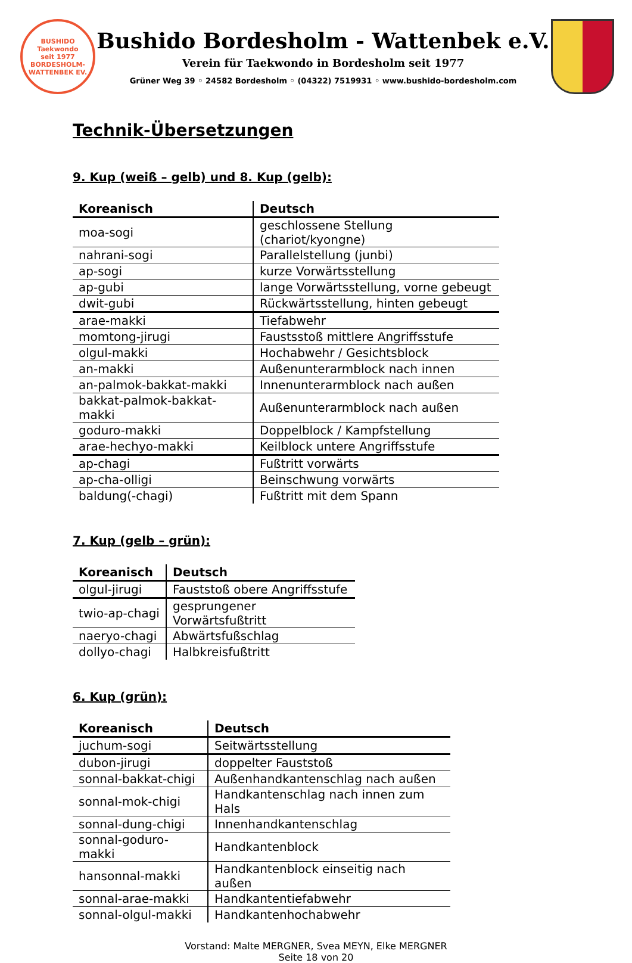BUSHIDO
Taekwondo
seit 1977
BORDESHOLM-WATTENBEK EV.
Bushido Bordesholm - Wattenbek e.V.
Verein für Taekwondo in Bordesholm seit 1977
Grüner Weg 39 ◦ 24582 Bordesholm ◦ (04322) 7519931 ◦ www.bushido-bordesholm.com
Technik-Übersetzungen
9. Kup (weiß – gelb) und 8. Kup (gelb):
| Koreanisch | Deutsch |
| --- | --- |
| moa-sogi | geschlossene Stellung (chariot/kyongne) |
| nahrani-sogi | Parallelstellung (junbi) |
| ap-sogi | kurze Vorwärtsstellung |
| ap-gubi | lange Vorwärtsstellung, vorne gebeugt |
| dwit-gubi | Rückwärtsstellung, hinten gebeugt |
| arae-makki | Tiefabwehr |
| momtong-jirugi | Faustsstoß mittlere Angriffsstufe |
| olgul-makki | Hochabwehr / Gesichtsblock |
| an-makki | Außenunterarmblock nach innen |
| an-palmok-bakkat-makki | Innenunterarmblock nach außen |
| bakkat-palmok-bakkat-makki | Außenunterarmblock nach außen |
| goduro-makki | Doppelblock / Kampfstellung |
| arae-hechyo-makki | Keilblock untere Angriffsstufe |
| ap-chagi | Fußtritt vorwärts |
| ap-cha-olligi | Beinschwung vorwärts |
| baldung(-chagi) | Fußtritt mit dem Spann |
7. Kup (gelb – grün):
| Koreanisch | Deutsch |
| --- | --- |
| olgul-jirugi | Fauststoß obere Angriffsstufe |
| twio-ap-chagi | gesprungener Vorwärtsfußtritt |
| naeryo-chagi | Abwärtsfußschlag |
| dollyo-chagi | Halbkreisfußtritt |
6. Kup (grün):
| Koreanisch | Deutsch |
| --- | --- |
| juchum-sogi | Seitwärtsstellung |
| dubon-jirugi | doppelter Fauststoß |
| sonnal-bakkat-chigi | Außenhandkantenschlag nach außen |
| sonnal-mok-chigi | Handkantenschlag nach innen zum Hals |
| sonnal-dung-chigi | Innenhandkantenschlag |
| sonnal-goduro-makki | Handkantenblock |
| hansonnal-makki | Handkantenblock einseitig nach außen |
| sonnal-arae-makki | Handkantentiefabwehr |
| sonnal-olgul-makki | Handkantenhochabwehr |
Vorstand: Malte MERGNER, Svea MEYN, Elke MERGNER
Seite 18 von 20